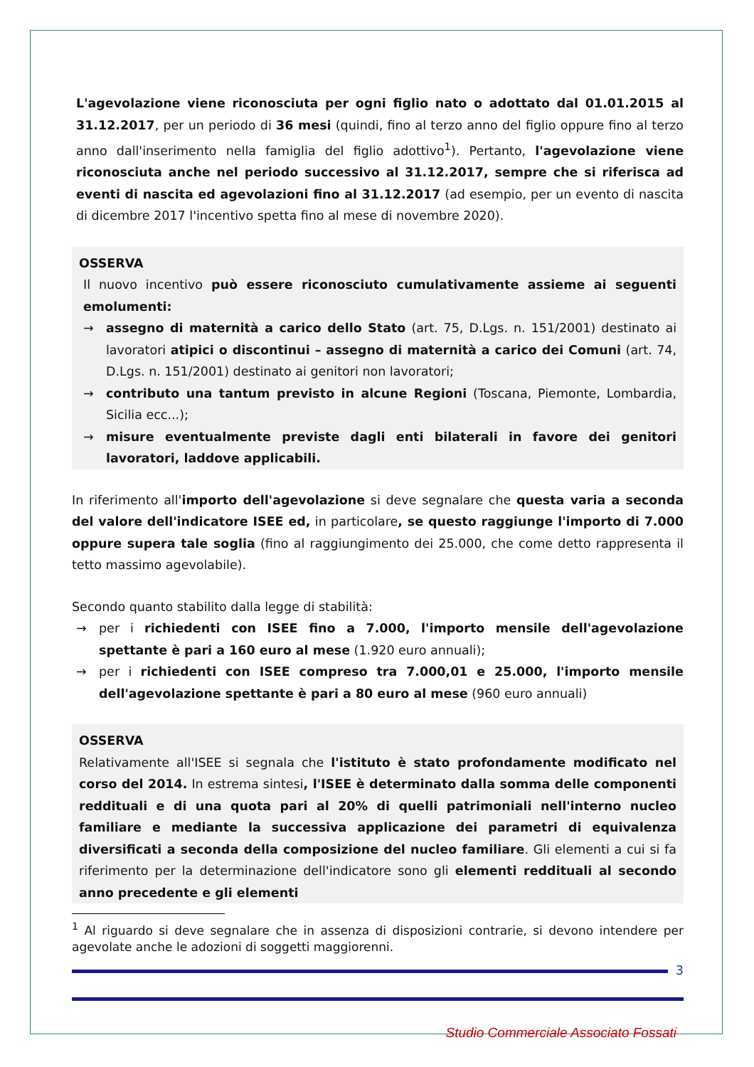L'agevolazione viene riconosciuta per ogni figlio nato o adottato dal 01.01.2015 al 31.12.2017, per un periodo di 36 mesi (quindi, fino al terzo anno del figlio oppure fino al terzo anno dall'inserimento nella famiglia del figlio adottivo<sup>1</sup>). Pertanto, l'agevolazione viene riconosciuta anche nel periodo successivo al 31.12.2017, sempre che si riferisca ad eventi di nascita ed agevolazioni fino al 31.12.2017 (ad esempio, per un evento di nascita di dicembre 2017 l'incentivo spetta fino al mese di novembre 2020).
OSSERVA
Il nuovo incentivo può essere riconosciuto cumulativamente assieme ai seguenti emolumenti:
→ assegno di maternità a carico dello Stato (art. 75, D.Lgs. n. 151/2001) destinato ai lavoratori atipici o discontinui – assegno di maternità a carico dei Comuni (art. 74, D.Lgs. n. 151/2001) destinato ai genitori non lavoratori;
→ contributo una tantum previsto in alcune Regioni (Toscana, Piemonte, Lombardia, Sicilia ecc...);
→ misure eventualmente previste dagli enti bilaterali in favore dei genitori lavoratori, laddove applicabili.
In riferimento all'importo dell'agevolazione si deve segnalare che questa varia a seconda del valore dell'indicatore ISEE ed, in particolare, se questo raggiunge l'importo di 7.000 oppure supera tale soglia (fino al raggiungimento dei 25.000, che come detto rappresenta il tetto massimo agevolabile).
Secondo quanto stabilito dalla legge di stabilità:
→ per i richiedenti con ISEE fino a 7.000, l'importo mensile dell'agevolazione spettante è pari a 160 euro al mese (1.920 euro annuali);
→ per i richiedenti con ISEE compreso tra 7.000,01 e 25.000, l'importo mensile dell'agevolazione spettante è pari a 80 euro al mese (960 euro annuali)
OSSERVA
Relativamente all'ISEE si segnala che l'istituto è stato profondamente modificato nel corso del 2014. In estrema sintesi, l'ISEE è determinato dalla somma delle componenti reddituali e di una quota pari al 20% di quelli patrimoniali nell'interno nucleo familiare e mediante la successiva applicazione dei parametri di equivalenza diversificati a seconda della composizione del nucleo familiare. Gli elementi a cui si fa riferimento per la determinazione dell'indicatore sono gli elementi reddituali al secondo anno precedente e gli elementi
<sup>1</sup> Al riguardo si deve segnalare che in assenza di disposizioni contrarie, si devono intendere per agevolate anche le adozioni di soggetti maggiorenni.
3
Studio Commerciale Associato Fossati